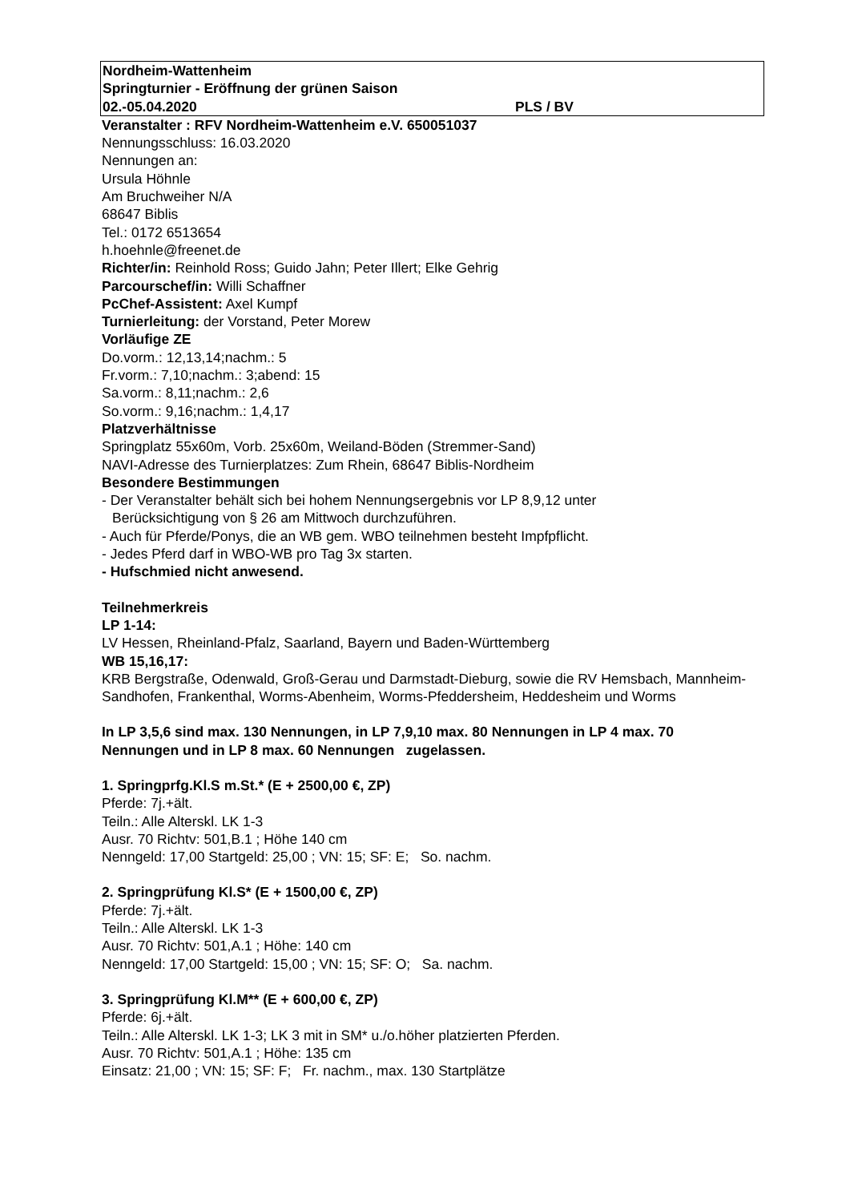Nordheim-Wattenheim
Springturnier - Eröffnung der grünen Saison
02.-05.04.2020 PLS / BV
Veranstalter : RFV Nordheim-Wattenheim e.V. 650051037
Nennungsschluss: 16.03.2020
Nennungen an:
Ursula Höhnle
Am Bruchweiher N/A
68647 Biblis
Tel.: 0172 6513654
h.hoehnle@freenet.de
Richter/in: Reinhold Ross; Guido Jahn; Peter Illert; Elke Gehrig
Parcourschef/in: Willi Schaffner
PcChef-Assistent: Axel Kumpf
Turnierleitung: der Vorstand, Peter Morew
Vorläufige ZE
Do.vorm.: 12,13,14;nachm.: 5
Fr.vorm.: 7,10;nachm.: 3;abend: 15
Sa.vorm.: 8,11;nachm.: 2,6
So.vorm.: 9,16;nachm.: 1,4,17
Platzverhältnisse
Springplatz 55x60m, Vorb. 25x60m, Weiland-Böden (Stremmer-Sand)
NAVI-Adresse des Turnierplatzes: Zum Rhein, 68647 Biblis-Nordheim
Besondere Bestimmungen
- Der Veranstalter behält sich bei hohem Nennungsergebnis vor LP 8,9,12 unter
Berücksichtigung von § 26 am Mittwoch durchzuführen.
- Auch für Pferde/Ponys, die an WB gem. WBO teilnehmen besteht Impfpflicht.
- Jedes Pferd darf in WBO-WB pro Tag 3x starten.
- Hufschmied nicht anwesend.
Teilnehmerkreis
LP 1-14:
LV Hessen, Rheinland-Pfalz, Saarland, Bayern und Baden-Württemberg
WB 15,16,17:
KRB Bergstraße, Odenwald, Groß-Gerau und Darmstadt-Dieburg, sowie die RV Hemsbach, Mannheim-Sandhofen, Frankenthal, Worms-Abenheim, Worms-Pfeddersheim, Heddesheim und Worms
In LP 3,5,6 sind max. 130 Nennungen, in LP 7,9,10 max. 80 Nennungen in LP 4 max. 70 Nennungen und in LP 8 max. 60 Nennungen zugelassen.
1. Springprfg.Kl.S m.St.* (E + 2500,00 €, ZP)
Pferde: 7j.+ält.
Teiln.: Alle Alterskl. LK 1-3
Ausr. 70 Richtv: 501,B.1 ; Höhe 140 cm
Nenngeld: 17,00 Startgeld: 25,00 ; VN: 15; SF: E; So. nachm.
2. Springprüfung Kl.S* (E + 1500,00 €, ZP)
Pferde: 7j.+ält.
Teiln.: Alle Alterskl. LK 1-3
Ausr. 70 Richtv: 501,A.1 ; Höhe: 140 cm
Nenngeld: 17,00 Startgeld: 15,00 ; VN: 15; SF: O; Sa. nachm.
3. Springprüfung Kl.M** (E + 600,00 €, ZP)
Pferde: 6j.+ält.
Teiln.: Alle Alterskl. LK 1-3; LK 3 mit in SM* u./o.höher platzierten Pferden.
Ausr. 70 Richtv: 501,A.1 ; Höhe: 135 cm
Einsatz: 21,00 ; VN: 15; SF: F; Fr. nachm., max. 130 Startplätze